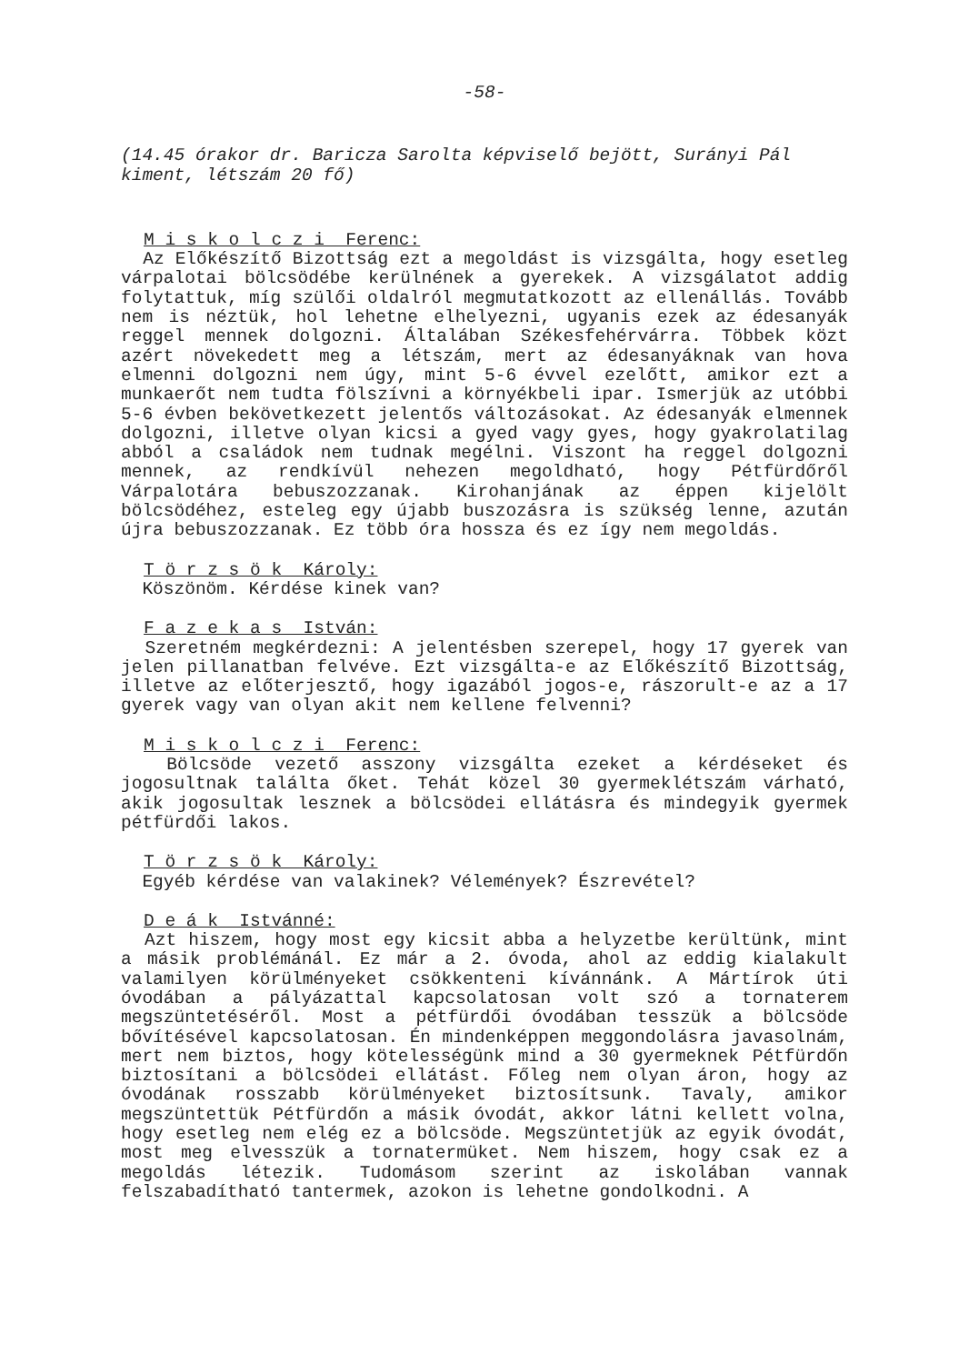-58-
(14.45 órakor dr. Baricza Sarolta képviselő bejött, Surányi Pál kiment, létszám 20 fő)
M i s k o l c z i Ferenc:
Az Előkészítő Bizottság ezt a megoldást is vizsgálta, hogy esetleg várpalotai bölcsödébe kerülnének a gyerekek. A vizsgálatot addig folytattuk, míg szülői oldalról megmutatkozott az ellenállás. Tovább nem is néztük, hol lehetne elhelyezni, ugyanis ezek az édesanyák reggel mennek dolgozni. Általában Székesfehérvárra. Többek közt azért növekedett meg a létszám, mert az édesanyáknak van hova elmenni dolgozni nem úgy, mint 5-6 évvel ezelőtt, amikor ezt a munkaerőt nem tudta fölszívni a környékbeli ipar. Ismerjük az utóbbi 5-6 évben bekövetkezett jelentős változásokat. Az édesanyák elmennek dolgozni, illetve olyan kicsi a gyed vagy gyes, hogy gyakrolatilag abból a családok nem tudnak megélni. Viszont ha reggel dolgozni mennek, az rendkívül nehezen megoldható, hogy Pétfürdőről Várpalotára bebuszozzanak. Kirohanjának az éppen kijelölt bölcsödéhez, esteleg egy újabb buszozásra is szükség lenne, azután újra bebuszozzanak. Ez több óra hossza és ez így nem megoldás.
T ö r z s ö k Károly:
Köszönöm. Kérdése kinek van?
F a z e k a s István:
Szeretném megkérdezni: A jelentésben szerepel, hogy 17 gyerek van jelen pillanatban felvéve. Ezt vizsgálta-e az Előkészítő Bizottság, illetve az előterjesztő, hogy igazából jogos-e, rászorult-e az a 17 gyerek vagy van olyan akit nem kellene felvenni?
M i s k o l c z i Ferenc:
Bölcsöde vezető asszony vizsgálta ezeket a kérdéseket és jogosultnak találta őket. Tehát közel 30 gyermeklétszám várható, akik jogosultak lesznek a bölcsödei ellátásra és mindegyik gyermek pétfürdői lakos.
T ö r z s ö k Károly:
Egyéb kérdése van valakinek? Vélemények? Észrevétel?
D e á k Istvánné:
Azt hiszem, hogy most egy kicsit abba a helyzetbe kerültünk, mint a másik problémánál. Ez már a 2. óvoda, ahol az eddig kialakult valamilyen körülményeket csökkenteni kívánnánk. A Mártírok úti óvodában a pályázattal kapcsolatosan volt szó a tornaterem megszüntetéséről. Most a pétfürdői óvodában tesszük a bölcsöde bővítésével kapcsolatosan. Én mindenképpen meggondolásra javasolnám, mert nem biztos, hogy kötelességünk mind a 30 gyermeknek Pétfürdőn biztosítani a bölcsödei ellátást. Főleg nem olyan áron, hogy az óvodának rosszabb körülményeket biztosítsunk. Tavaly, amikor megszüntettük Pétfürdőn a másik óvodát, akkor látni kellett volna, hogy esetleg nem elég ez a bölcsöde. Megszüntetjük az egyik óvodát, most meg elvesszük a tornatermüket. Nem hiszem, hogy csak ez a megoldás létezik. Tudomásom szerint az iskolában vannak felszabadítható tantermek, azokon is lehetne gondolkodni. A